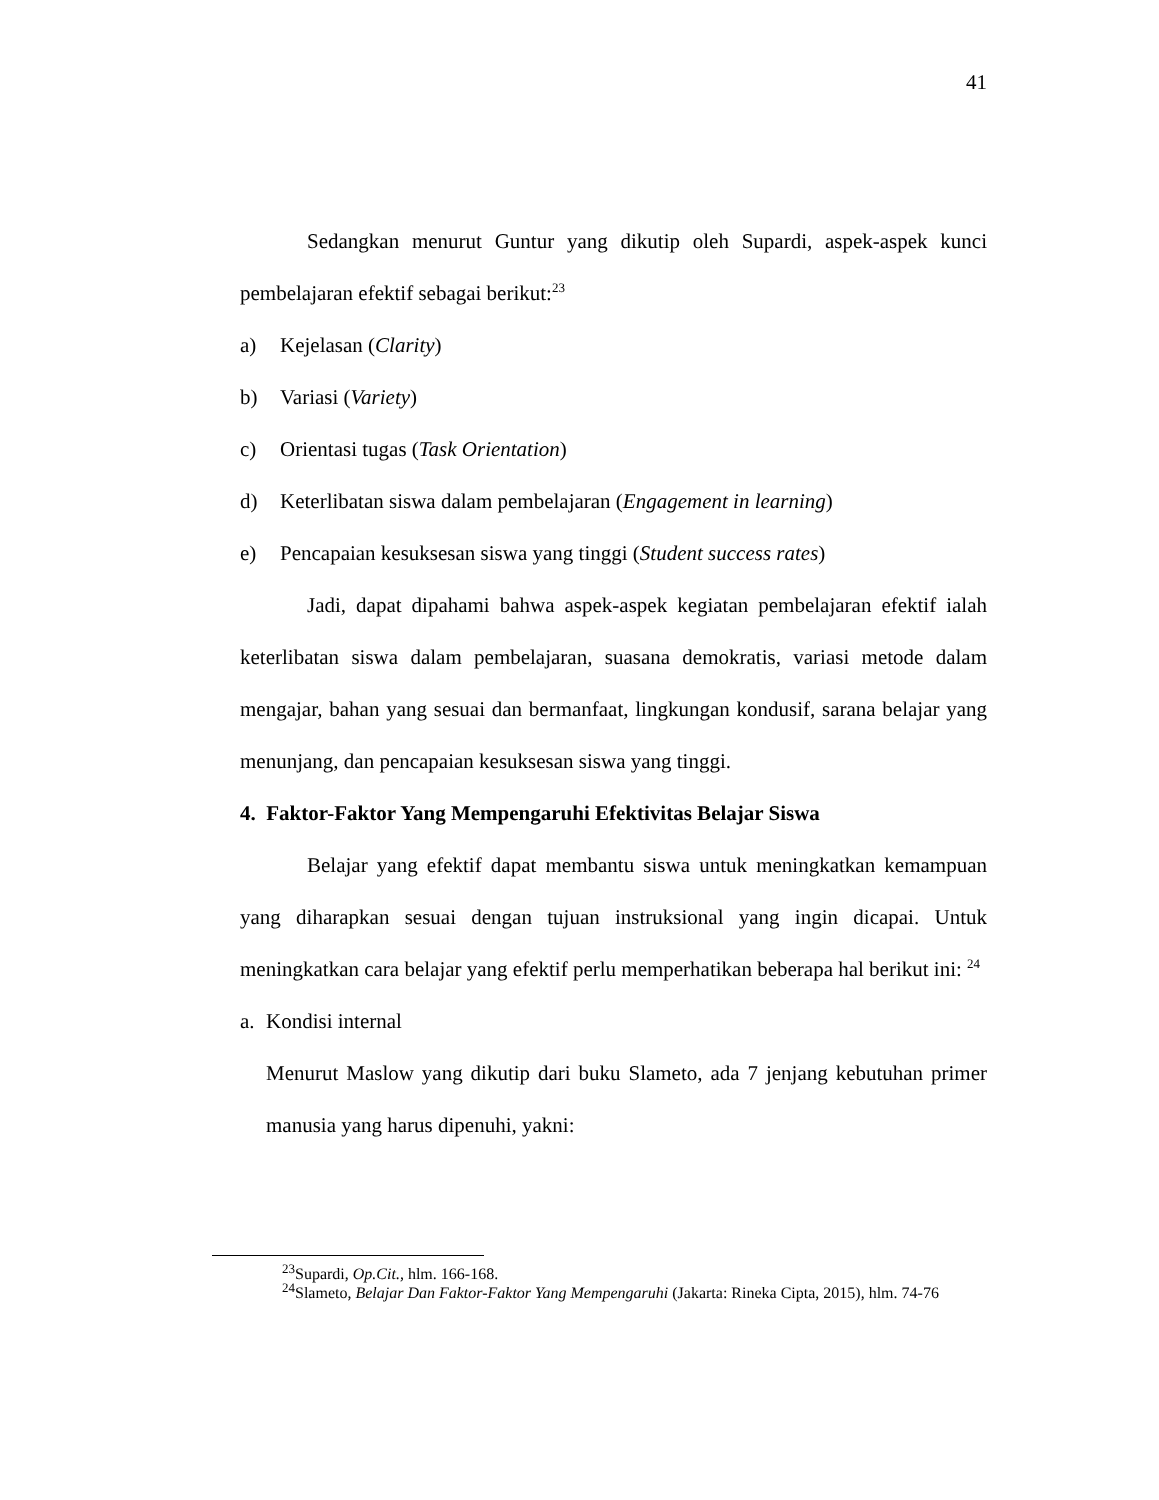41
Sedangkan menurut Guntur yang dikutip oleh Supardi, aspek-aspek kunci pembelajaran efektif sebagai berikut:<sup>23</sup>
a) Kejelasan (Clarity)
b) Variasi (Variety)
c) Orientasi tugas (Task Orientation)
d) Keterlibatan siswa dalam pembelajaran (Engagement in learning)
e) Pencapaian kesuksesan siswa yang tinggi (Student success rates)
Jadi, dapat dipahami bahwa aspek-aspek kegiatan pembelajaran efektif ialah keterlibatan siswa dalam pembelajaran, suasana demokratis, variasi metode dalam mengajar, bahan yang sesuai dan bermanfaat, lingkungan kondusif, sarana belajar yang menunjang, dan pencapaian kesuksesan siswa yang tinggi.
4. Faktor-Faktor Yang Mempengaruhi Efektivitas Belajar Siswa
Belajar yang efektif dapat membantu siswa untuk meningkatkan kemampuan yang diharapkan sesuai dengan tujuan instruksional yang ingin dicapai. Untuk meningkatkan cara belajar yang efektif perlu memperhatikan beberapa hal berikut ini: <sup>24</sup>
a. Kondisi internal
Menurut Maslow yang dikutip dari buku Slameto, ada 7 jenjang kebutuhan primer manusia yang harus dipenuhi, yakni:
<sup>23</sup> Supardi, Op.Cit., hlm. 166-168.
<sup>24</sup> Slameto, Belajar Dan Faktor-Faktor Yang Mempengaruhi (Jakarta: Rineka Cipta, 2015), hlm. 74-76